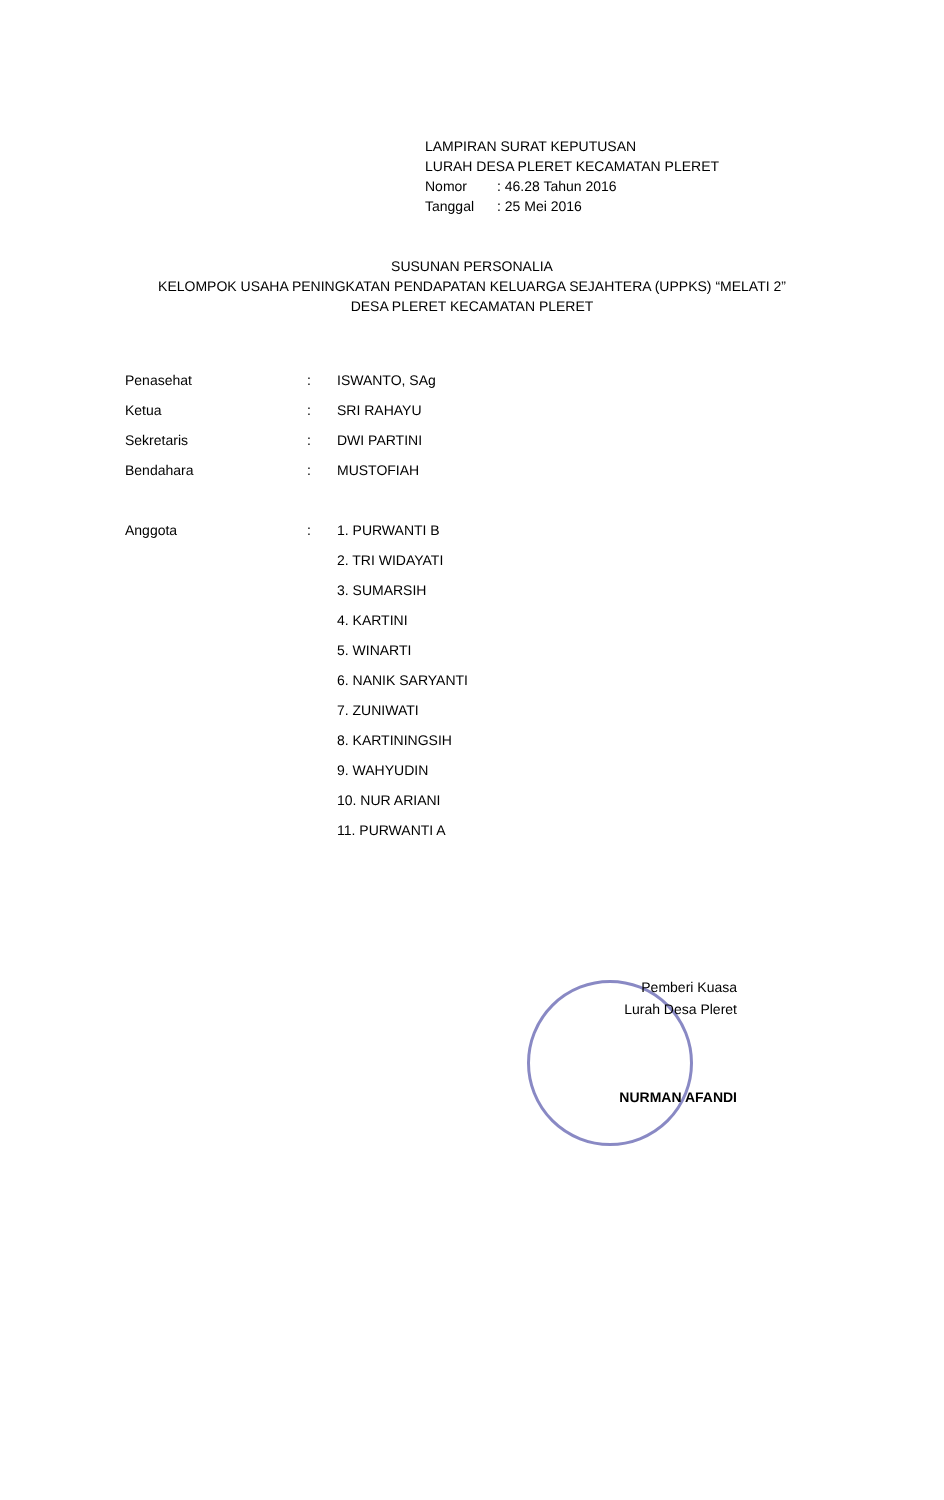LAMPIRAN SURAT KEPUTUSAN
LURAH DESA PLERET KECAMATAN PLERET
Nomor: 46.28 Tahun 2016
Tanggal: 25 Mei 2016
SUSUNAN PERSONALIA
KELOMPOK USAHA PENINGKATAN PENDAPATAN KELUARGA SEJAHTERA (UPPKS) “MELATI 2”
DESA PLERET KECAMATAN PLERET
| Penasehat | : | ISWANTO, SAg |
| Ketua | : | SRI RAHAYU |
| Sekretaris | : | DWI PARTINI |
| Bendahara | : | MUSTOFIAH |
| Anggota | : | 1. PURWANTI B |
| | | 2. TRI WIDAYATI |
| | | 3. SUMARSIH |
| | | 4. KARTINI |
| | | 5. WINARTI |
| | | 6. NANIK SARYANTI |
| | | 7. ZUNIWATI |
| | | 8. KARTININGSIH |
| | | 9. WAHYUDIN |
| | | 10. NUR ARIANI |
| | | 11. PURWANTI A |
Pemberi Kuasa
Lurah Desa Pleret
NURMAN AFANDI